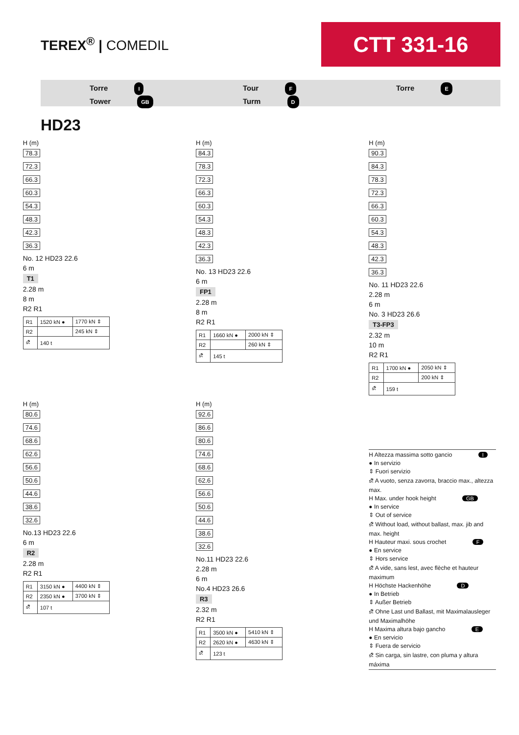TEREX<sup>®</sup> | COMEDIL
CTT 331-16
Torre I
Tower GB
Tour F
Turm D
Torre E
HD23
H (m)
78.3
72.3
66.3
60.3
54.3
48.3
42.3
36.3
No. 12 HD23 22.6
6 m
T1
2.28 m
8 m
R2 R1
| R1 | 1520 kN ● | 1770 kN ⇕ |
| R2 | | 245 kN ⇕ |
| ⛐ | 140 t | |
H (m)
84.3
78.3
72.3
66.3
60.3
54.3
48.3
42.3
36.3
No. 13 HD23 22.6
6 m
FP1
2.28 m
8 m
R2 R1
| R1 | 1660 kN ● | 2000 kN ⇕ |
| R2 | | 260 kN ⇕ |
| ⛐ | 145 t | |
H (m)
90.3
84.3
78.3
72.3
66.3
60.3
54.3
48.3
42.3
36.3
No. 11 HD23 22.6
2.28 m
6 m
No. 3 HD23 26.6
T3-FP3
2.32 m
10 m
R2 R1
| R1 | 1700 kN ● | 2050 kN ⇕ |
| R2 | | 200 kN ⇕ |
| ⛐ | 159 t | |
H (m)
80.6
74.6
68.6
62.6
56.6
50.6
44.6
38.6
32.6
No.13 HD23 22.6
6 m
R2
2.28 m
R2 R1
| R1 | 3150 kN ● | 4400 kN ⇕ |
| R2 | 2350 kN ● | 3700 kN ⇕ |
| ⛐ | 107 t | |
H (m)
92.6
86.6
80.6
74.6
68.6
62.6
56.6
50.6
44.6
38.6
32.6
No.11 HD23 22.6
2.28 m
6 m
No.4 HD23 26.6
R3
2.32 m
R2 R1
| R1 | 3500 kN ● | 5410 kN ⇕ |
| R2 | 2620 kN ● | 4630 kN ⇕ |
| ⛐ | 123 t | |
H Altezza massima sotto gancio I
● In servizio
⇕ Fuori servizio
⛐ A vuoto, senza zavorra, braccio max., altezza max.
H Max. under hook height GB
● In service
⇕ Out of service
⛐ Without load, without ballast, max. jib and max. height
H Hauteur maxi. sous crochet F
● En service
⇕ Hors service
⛐ A vide, sans lest, avec flèche et hauteur maximum
H Höchste Hackenhöhe D
● In Betrieb
⇕ Außer Betrieb
⛐ Ohne Last und Ballast, mit Maximalausleger und Maximalhöhe
H Maxima altura bajo gancho E
● En servicio
⇕ Fuera de servicio
⛐ Sin carga, sin lastre, con pluma y altura máxima